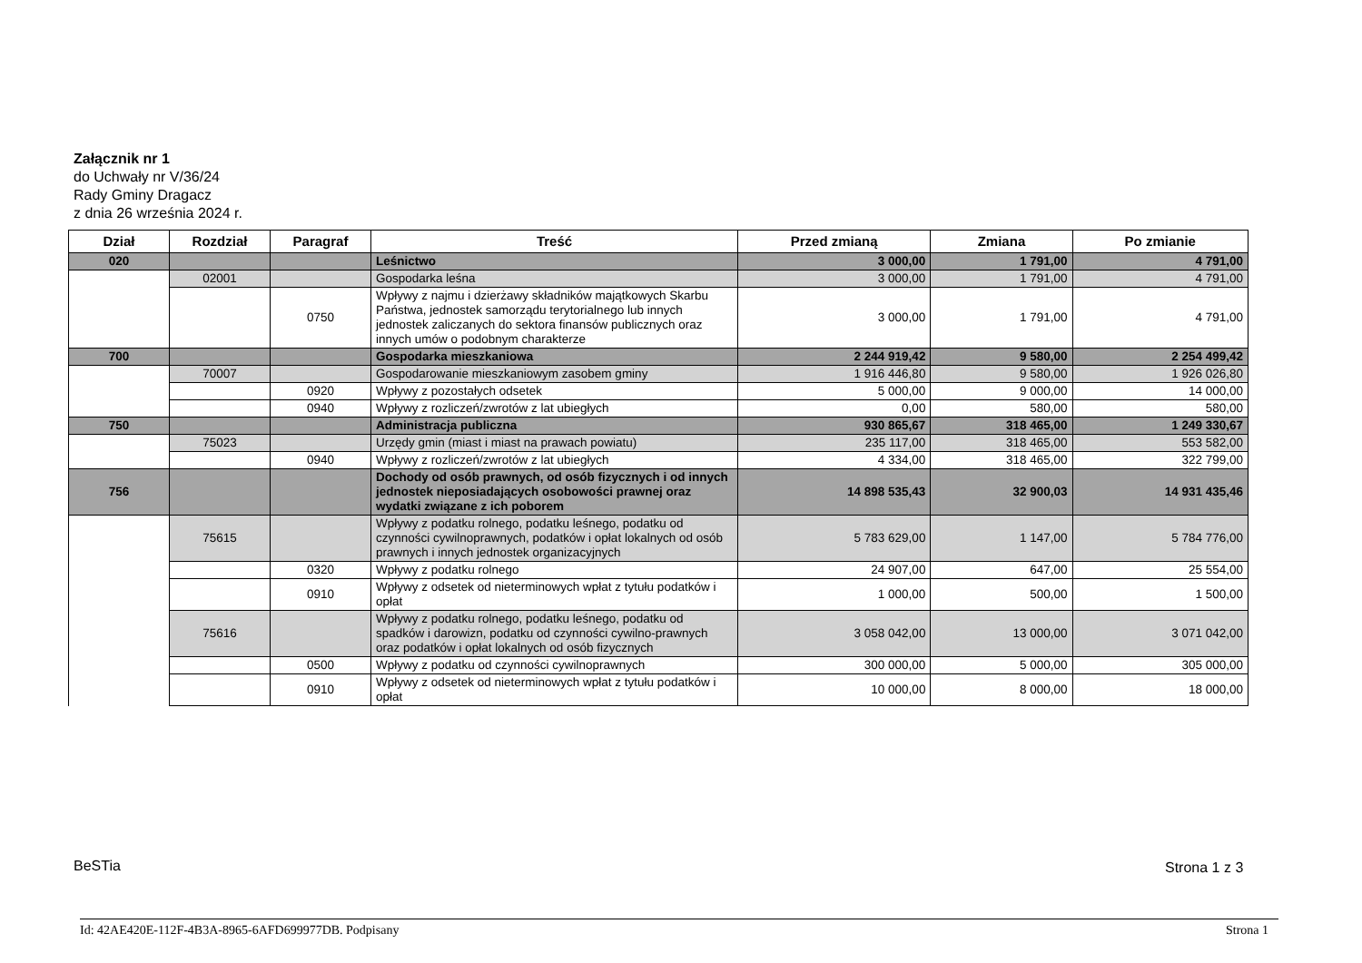Załącznik nr 1
do Uchwały nr V/36/24
Rady Gminy Dragacz
z dnia 26 września 2024 r.
| Dział | Rozdział | Paragraf | Treść | Przed zmianą | Zmiana | Po zmianie |
| --- | --- | --- | --- | --- | --- | --- |
| 020 | | | Leśnictwo | 3 000,00 | 1 791,00 | 4 791,00 |
| | 02001 | | Gospodarka leśna | 3 000,00 | 1 791,00 | 4 791,00 |
| | | 0750 | Wpływy z najmu i dzierżawy składników majątkowych Skarbu Państwa, jednostek samorządu terytorialnego lub innych jednostek zaliczanych do sektora finansów publicznych oraz innych umów o podobnym charakterze | 3 000,00 | 1 791,00 | 4 791,00 |
| 700 | | | Gospodarka mieszkaniowa | 2 244 919,42 | 9 580,00 | 2 254 499,42 |
| | 70007 | | Gospodarowanie mieszkaniowym zasobem gminy | 1 916 446,80 | 9 580,00 | 1 926 026,80 |
| | | 0920 | Wpływy z pozostałych odsetek | 5 000,00 | 9 000,00 | 14 000,00 |
| | | 0940 | Wpływy z rozliczeń/zwrotów z lat ubiegłych | 0,00 | 580,00 | 580,00 |
| 750 | | | Administracja publiczna | 930 865,67 | 318 465,00 | 1 249 330,67 |
| | 75023 | | Urzędy gmin (miast i miast na prawach powiatu) | 235 117,00 | 318 465,00 | 553 582,00 |
| | | 0940 | Wpływy z rozliczeń/zwrotów z lat ubiegłych | 4 334,00 | 318 465,00 | 322 799,00 |
| 756 | | | Dochody od osób prawnych, od osób fizycznych i od innych jednostek nieposiadających osobowości prawnej oraz wydatki związane z ich poborem | 14 898 535,43 | 32 900,03 | 14 931 435,46 |
| | 75615 | | Wpływy z podatku rolnego, podatku leśnego, podatku od czynności cywilnoprawnych, podatków i opłat lokalnych od osób prawnych i innych jednostek organizacyjnych | 5 783 629,00 | 1 147,00 | 5 784 776,00 |
| | | 0320 | Wpływy z podatku rolnego | 24 907,00 | 647,00 | 25 554,00 |
| | | 0910 | Wpływy z odsetek od nieterminowych wpłat z tytułu podatków i opłat | 1 000,00 | 500,00 | 1 500,00 |
| | 75616 | | Wpływy z podatku rolnego, podatku leśnego, podatku od spadków i darowizn, podatku od czynności cywilno-prawnych oraz podatków i opłat lokalnych od osób fizycznych | 3 058 042,00 | 13 000,00 | 3 071 042,00 |
| | | 0500 | Wpływy z podatku od czynności cywilnoprawnych | 300 000,00 | 5 000,00 | 305 000,00 |
| | | 0910 | Wpływy z odsetek od nieterminowych wpłat z tytułu podatków i opłat | 10 000,00 | 8 000,00 | 18 000,00 |
BeSTia Strona 1 z 3
Id: 42AE420E-112F-4B3A-8965-6AFD699977DB. Podpisany
Strona 1